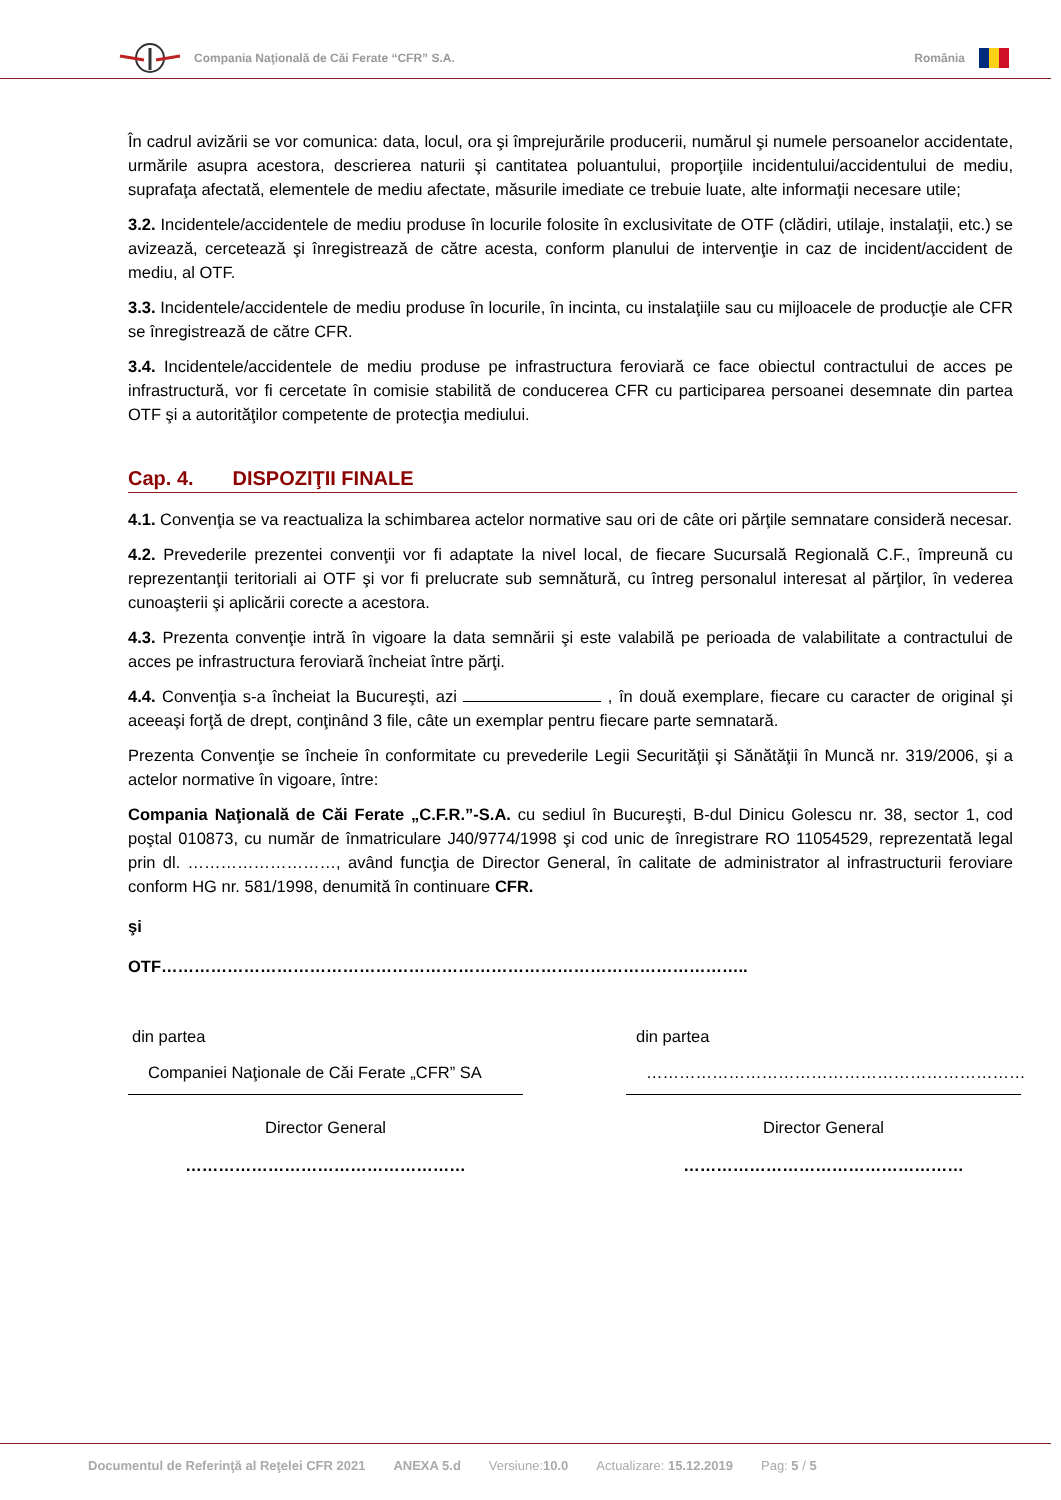Compania Naţională de Căi Ferate “CFR” S.A. România
În cadrul avizării se vor comunica: data, locul, ora şi împrejurările producerii, numărul şi numele persoanelor accidentate, urmările asupra acestora, descrierea naturii şi cantitatea poluantului, proporţiile incidentului/accidentului de mediu, suprafaţa afectată, elementele de mediu afectate, măsurile imediate ce trebuie luate, alte informaţii necesare utile;
3.2. Incidentele/accidentele de mediu produse în locurile folosite în exclusivitate de OTF (clădiri, utilaje, instalaţii, etc.) se avizează, cercetează şi înregistrează de către acesta, conform planului de intervenţie in caz de incident/accident de mediu, al OTF.
3.3. Incidentele/accidentele de mediu produse în locurile, în incinta, cu instalaţiile sau cu mijloacele de producţie ale CFR se înregistrează de către CFR.
3.4. Incidentele/accidentele de mediu produse pe infrastructura feroviară ce face obiectul contractului de acces pe infrastructură, vor fi cercetate în comisie stabilită de conducerea CFR cu participarea persoanei desemnate din partea OTF şi a autorităţilor competente de protecţia mediului.
Cap. 4. DISPOZIŢII FINALE
4.1. Convenţia se va reactualiza la schimbarea actelor normative sau ori de câte ori părţile semnatare consideră necesar.
4.2. Prevederile prezentei convenţii vor fi adaptate la nivel local, de fiecare Sucursală Regională C.F., împreună cu reprezentanţii teritoriali ai OTF şi vor fi prelucrate sub semnătură, cu întreg personalul interesat al părţilor, în vederea cunoaşterii şi aplicării corecte a acestora.
4.3. Prezenta convenţie intră în vigoare la data semnării şi este valabilă pe perioada de valabilitate a contractului de acces pe infrastructura feroviară încheiat între părţi.
4.4. Convenţia s-a încheiat la Bucureşti, azi , în două exemplare, fiecare cu caracter de original şi aceeaşi forţă de drept, conţinând 3 file, câte un exemplar pentru fiecare parte semnatară.
Prezenta Convenţie se încheie în conformitate cu prevederile Legii Securităţii şi Sănătăţii în Muncă nr. 319/2006, şi a actelor normative în vigoare, între:
Compania Naţională de Căi Ferate „C.F.R.”-S.A. cu sediul în Bucureşti, B-dul Dinicu Golescu nr. 38, sector 1, cod poştal 010873, cu număr de înmatriculare J40/9774/1998 şi cod unic de înregistrare RO 11054529, reprezentată legal prin dl. ………………………, având funcţia de Director General, în calitate de administrator al infrastructurii feroviare conform HG nr. 581/1998, denumită în continuare CFR.
şi
OTF……………………………………………………………………………………………..
din partea
Companiei Naţionale de Căi Ferate „CFR” SA
Director General
……………………………………………
din partea
……………………………………………………………
Director General
……………………………………………
Documentul de Referinţă al Reţelei CFR 2021 ANEXA 5.d Versiune:10.0 Actualizare: 15.12.2019 Pag: 5 / 5